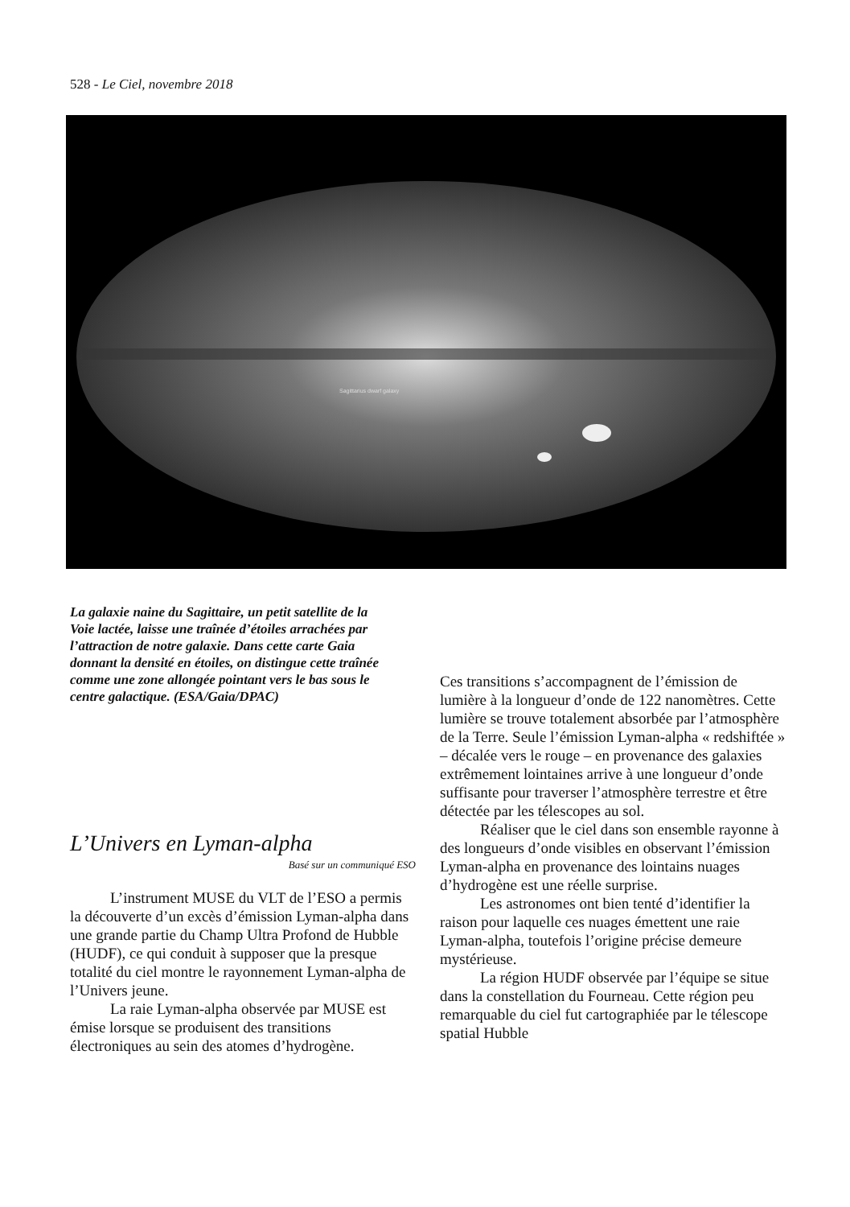528 - Le Ciel, novembre 2018
Sagittarius dwarf galaxy
La galaxie naine du Sagittaire, un petit satellite de la Voie lactée, laisse une traînée d’étoiles arrachées par l’attraction de notre galaxie. Dans cette carte Gaia donnant la densité en étoiles, on distingue cette traînée comme une zone allongée pointant vers le bas sous le centre galactique. (ESA/Gaia/DPAC)
L’Univers en Lyman-alpha
Basé sur un communiqué ESO
L’instrument MUSE du VLT de l’ESO a permis la découverte d’un excès d’émission Lyman-alpha dans une grande partie du Champ Ultra Profond de Hubble (HUDF), ce qui conduit à supposer que la presque totalité du ciel montre le rayonnement Lyman-alpha de l’Univers jeune.
La raie Lyman-alpha observée par MUSE est émise lorsque se produisent des transitions électroniques au sein des atomes d’hydrogène.
Ces transitions s’accompagnent de l’émission de lumière à la longueur d’onde de 122 nanomètres. Cette lumière se trouve totalement absorbée par l’atmosphère de la Terre. Seule l’émission Lyman-alpha « redshiftée » – décalée vers le rouge – en provenance des galaxies extrêmement lointaines arrive à une longueur d’onde suffisante pour traverser l’atmosphère terrestre et être détectée par les télescopes au sol.
Réaliser que le ciel dans son ensemble rayonne à des longueurs d’onde visibles en observant l’émission Lyman-alpha en provenance des lointains nuages d’hydrogène est une réelle surprise.
Les astronomes ont bien tenté d’identifier la raison pour laquelle ces nuages émettent une raie Lyman-alpha, toutefois l’origine précise demeure mystérieuse.
La région HUDF observée par l’équipe se situe dans la constellation du Fourneau. Cette région peu remarquable du ciel fut cartographiée par le télescope spatial Hubble